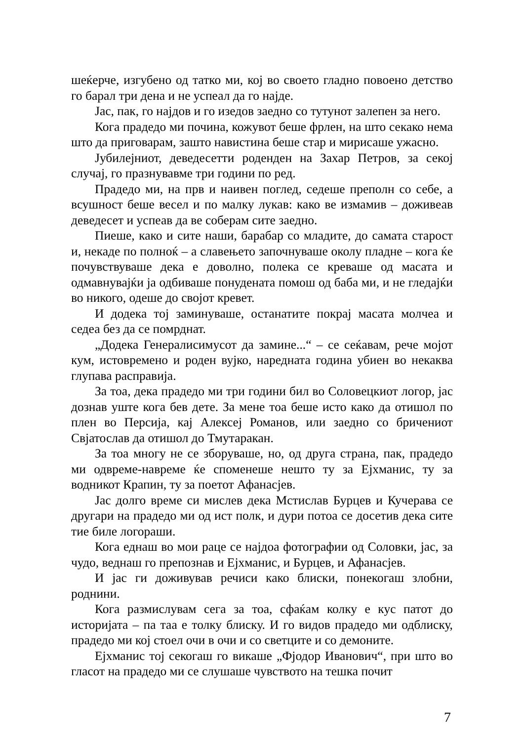шеќерче, изгубено од татко ми, кој во своето гладно повоено детство го барал три дена и не успеал да го најде.
Јас, пак, го најдов и го изедов заедно со тутунот залепен за него.
Кога прадедо ми почина, кожувот беше фрлен, на што секако нема што да приговарам, зашто навистина беше стар и мирисаше ужасно.
Јубилејниот, деведесетти роденден на Захар Петров, за секој случај, го празнувавме три години по ред.
Прадедо ми, на прв и наивен поглед, седеше преполн со себе, а всушност беше весел и по малку лукав: како ве измамив – доживеав деведесет и успеав да ве соберам сите заедно.
Пиеше, како и сите наши, барабар со младите, до самата старост и, некаде по полноќ – а славењето започнуваше околу пладне – кога ќе почувствуваше дека е доволно, полека се креваше од масата и одмавнувајќи ја одбиваше понудената помош од баба ми, и не гледајќи во никого, одеше до својот кревет.
И додека тој заминуваше, останатите покрај масата молчеа и седеа без да се помрднат.
„Додека Генералисимусот да замине...“ – се сеќавам, рече мојот кум, истовремено и роден вујко, наредната година убиен во некаква глупава расправија.
За тоа, дека прадедо ми три години бил во Соловецкиот логор, јас дознав уште кога бев дете. За мене тоа беше исто како да отишол по плен во Персија, кај Алексеј Романов, или заедно со бричениот Свјатослав да отишол до Тмутаракан.
За тоа многу не се зборуваше, но, од друга страна, пак, прадедо ми одвреме-навреме ќе споменеше нешто ту за Ејхманис, ту за водникот Крапин, ту за поетот Афанасјев.
Јас долго време си мислев дека Мстислав Бурцев и Кучерава се другари на прадедо ми од ист полк, и дури потоа се досетив дека сите тие биле логораши.
Кога еднаш во мои раце се најдоа фотографии од Соловки, јас, за чудо, веднаш го препознав и Ејхманис, и Бурцев, и Афанасјев.
И јас ги доживував речиси како блиски, понекогаш злобни, роднини.
Кога размислувам сега за тоа, сфаќам колку е кус патот до историјата – па таа е толку блиску. И го видов прадедо ми одблиску, прадедо ми кој стоел очи в очи и со светците и со демоните.
Ејхманис тој секогаш го викаше „Фјодор Иванович“, при што во гласот на прадедо ми се слушаше чувството на тешка почит
7